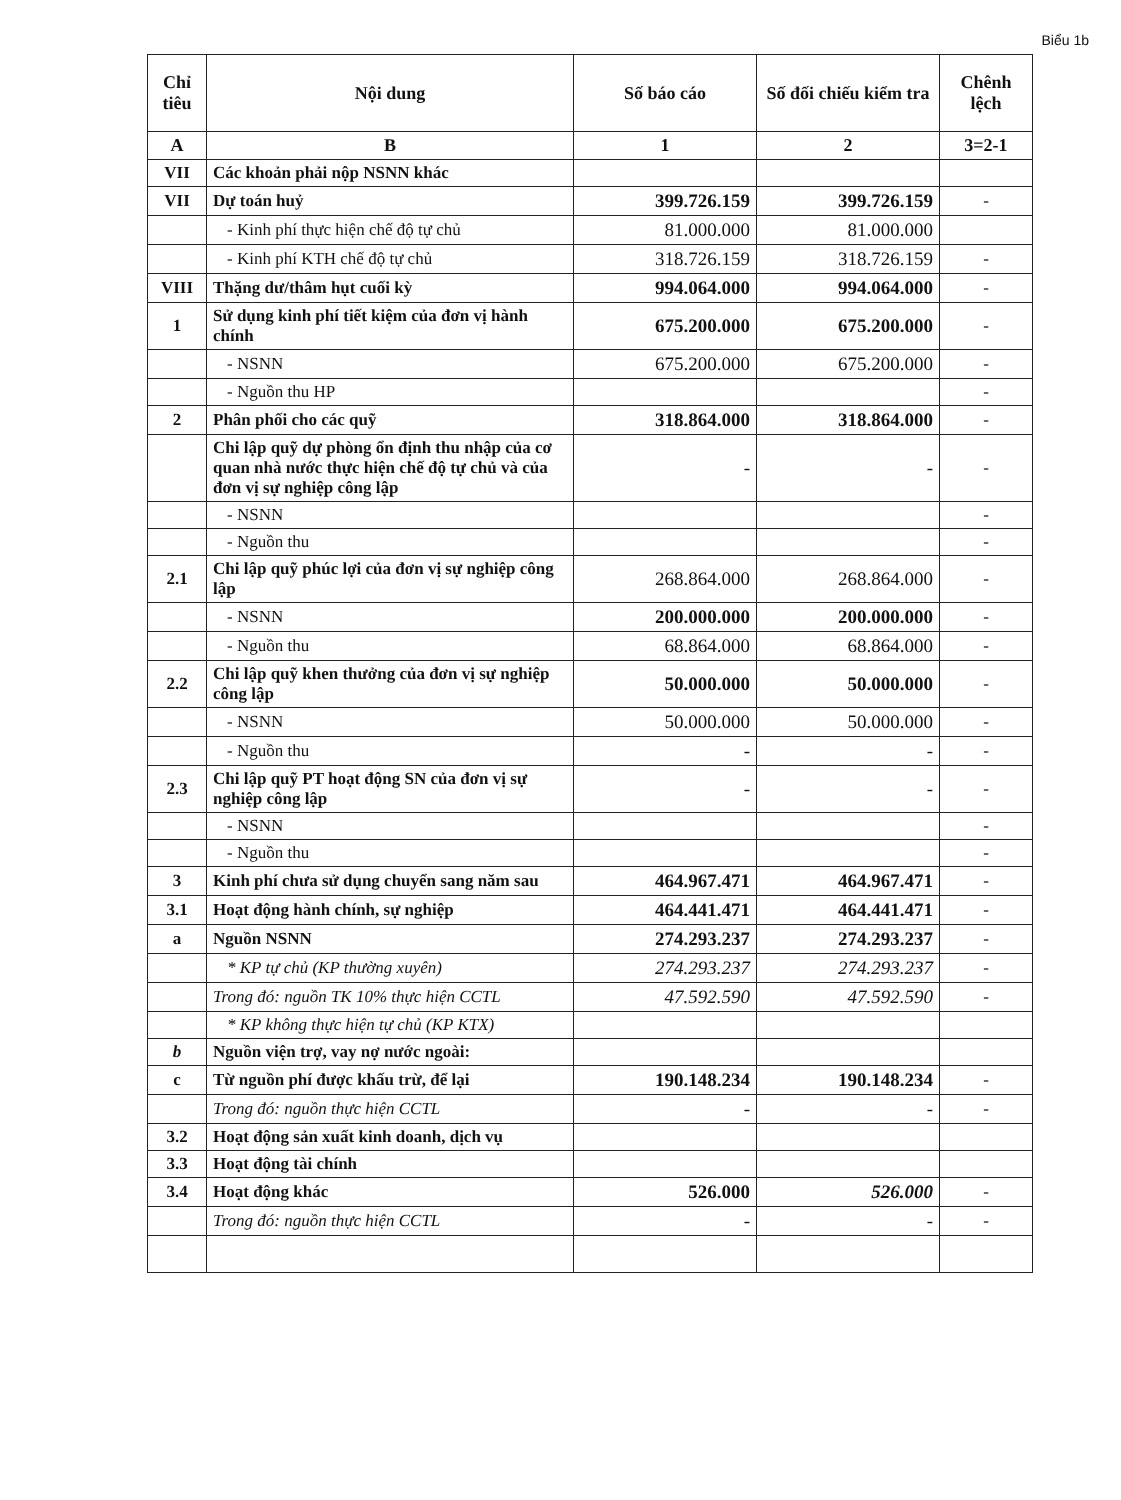Biểu 1b
| Chỉ tiêu | Nội dung | Số báo cáo | Số đối chiếu kiểm tra | Chênh lệch |
| --- | --- | --- | --- | --- |
| A | B | 1 | 2 | 3=2-1 |
| VII | Các khoản phải nộp NSNN khác | | | |
| VII | Dự toán huỷ | 399.726.159 | 399.726.159 | - |
| | - Kinh phí thực hiện chế độ tự chủ | 81.000.000 | 81.000.000 | |
| | - Kinh phí KTH chế độ tự chủ | 318.726.159 | 318.726.159 | - |
| VIII | Thặng dư/thâm hụt cuối kỳ | 994.064.000 | 994.064.000 | - |
| 1 | Sử dụng kinh phí tiết kiệm của đơn vị hành chính | 675.200.000 | 675.200.000 | - |
| | - NSNN | 675.200.000 | 675.200.000 | - |
| | - Nguồn thu HP | | | - |
| 2 | Phân phối cho các quỹ | 318.864.000 | 318.864.000 | - |
| | Chi lập quỹ dự phòng ổn định thu nhập của cơ quan nhà nước thực hiện chế độ tự chủ và của đơn vị sự nghiệp công lập | - | - | - |
| | - NSNN | | | - |
| | - Nguồn thu | | | - |
| 2.1 | Chi lập quỹ phúc lợi của đơn vị sự nghiệp công lập | 268.864.000 | 268.864.000 | - |
| | - NSNN | 200.000.000 | 200.000.000 | - |
| | - Nguồn thu | 68.864.000 | 68.864.000 | - |
| 2.2 | Chi lập quỹ khen thưởng của đơn vị sự nghiệp công lập | 50.000.000 | 50.000.000 | - |
| | - NSNN | 50.000.000 | 50.000.000 | - |
| | - Nguồn thu | - | - | - |
| 2.3 | Chi lập quỹ PT hoạt động SN của đơn vị sự nghiệp công lập | - | - | - |
| | - NSNN | | | - |
| | - Nguồn thu | | | - |
| 3 | Kinh phí chưa sử dụng chuyển sang năm sau | 464.967.471 | 464.967.471 | - |
| 3.1 | Hoạt động hành chính, sự nghiệp | 464.441.471 | 464.441.471 | - |
| a | Nguồn NSNN | 274.293.237 | 274.293.237 | - |
| | * KP tự chủ (KP thường xuyên) | 274.293.237 | 274.293.237 | - |
| | Trong đó: nguồn TK 10% thực hiện CCTL | 47.592.590 | 47.592.590 | - |
| | * KP không thực hiện tự chủ (KP KTX) | | | |
| b | Nguồn viện trợ, vay nợ nước ngoài: | | | |
| c | Từ nguồn phí được khấu trừ, để lại | 190.148.234 | 190.148.234 | - |
| | Trong đó: nguồn thực hiện CCTL | - | - | - |
| 3.2 | Hoạt động sản xuất kinh doanh, dịch vụ | | | |
| 3.3 | Hoạt động tài chính | | | |
| 3.4 | Hoạt động khác | 526.000 | 526.000 | - |
| | Trong đó: nguồn thực hiện CCTL | - | - | - |